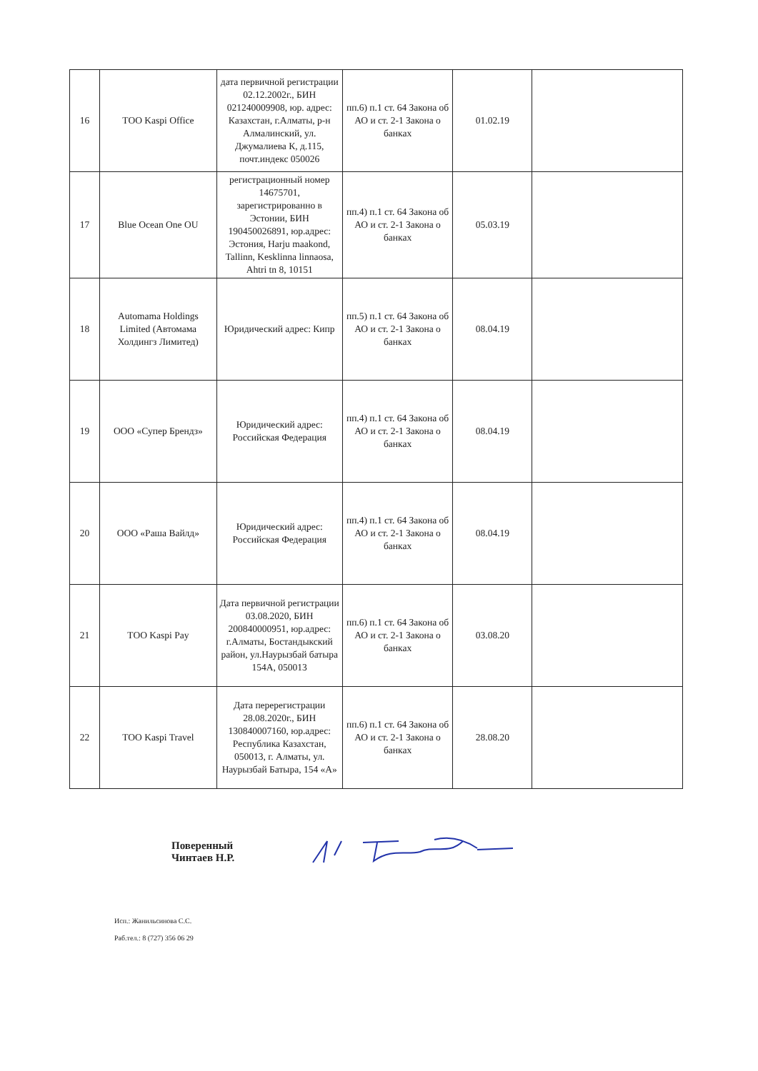| 16 | ТОО Kaspi Office | дата первичной регистрации 02.12.2002г., БИН 021240009908, юр. адрес: Казахстан, г.Алматы, р-н Алмалинский, ул. Джумалиева К, д.115, почт.индекс 050026 | пп.6) п.1 ст. 64 Закона об АО и ст. 2-1 Закона о банках | 01.02.19 | |
| 17 | Blue Ocean One OU | регистрационный номер 14675701, зарегистрированно в Эстонии, БИН 190450026891, юр.адрес: Эстония, Harju maakond, Tallinn, Kesklinna linnaosa, Ahtri tn 8, 10151 | пп.4) п.1 ст. 64 Закона об АО и ст. 2-1 Закона о банках | 05.03.19 | |
| 18 | Automama Holdings Limited (Автомама Холдингз Лимитед) | Юридический адрес: Кипр | пп.5) п.1 ст. 64 Закона об АО и ст. 2-1 Закона о банках | 08.04.19 | |
| 19 | ООО «Супер Брендз» | Юридический адрес: Российская Федерация | пп.4) п.1 ст. 64 Закона об АО и ст. 2-1 Закона о банках | 08.04.19 | |
| 20 | ООО «Раша Вайлд» | Юридический адрес: Российская Федерация | пп.4) п.1 ст. 64 Закона об АО и ст. 2-1 Закона о банках | 08.04.19 | |
| 21 | ТОО Kaspi Pay | Дата первичной регистрации 03.08.2020, БИН 200840000951, юр.адрес: г.Алматы, Бостандыкский район, ул.Наурызбай батыра 154А, 050013 | пп.6) п.1 ст. 64 Закона об АО и ст. 2-1 Закона о банках | 03.08.20 | |
| 22 | ТОО Kaspi Travel | Дата перерегистрации 28.08.2020г., БИН 130840007160, юр.адрес: Республика Казахстан, 050013, г. Алматы, ул. Наурызбай Батыра, 154 «А» | пп.6) п.1 ст. 64 Закона об АО и ст. 2-1 Закона о банках | 28.08.20 | |
Поверенный
Чинтаев Н.Р.
Исп.: Жанильсинова С.С.
Раб.тел.: 8 (727) 356 06 29